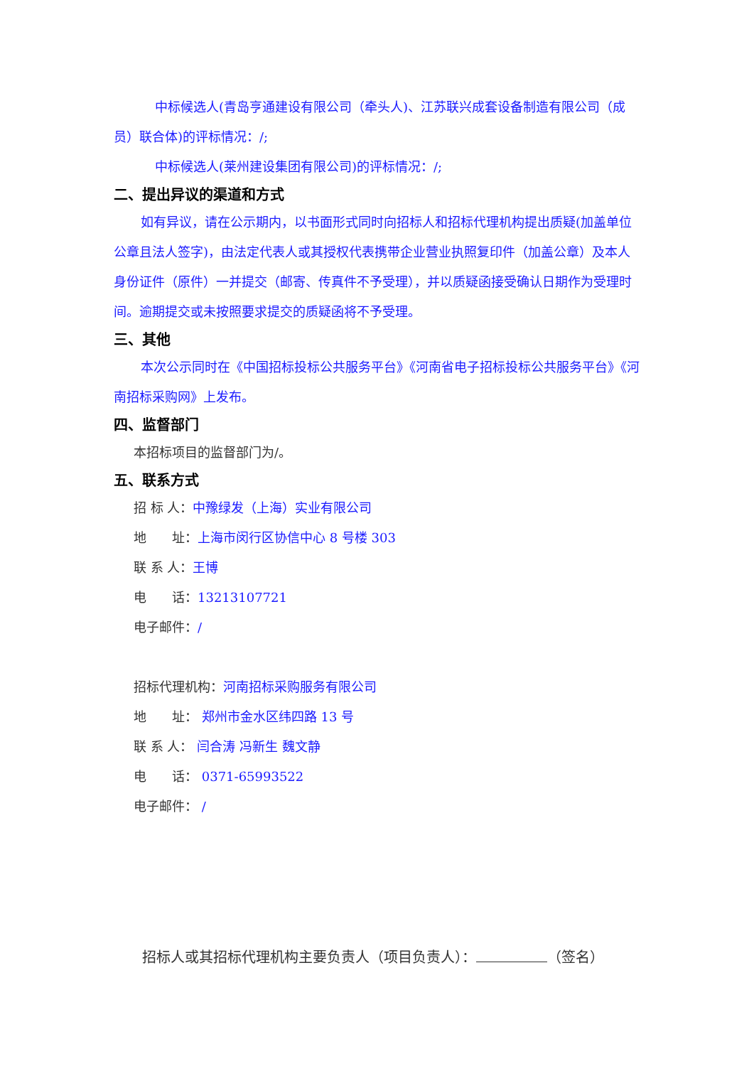中标候选人(青岛亨通建设有限公司（牵头人)、江苏联兴成套设备制造有限公司（成员）联合体)的评标情况：/;
中标候选人(莱州建设集团有限公司)的评标情况：/;
二、提出异议的渠道和方式
如有异议，请在公示期内，以书面形式同时向招标人和招标代理机构提出质疑(加盖单位公章且法人签字)，由法定代表人或其授权代表携带企业营业执照复印件（加盖公章）及本人身份证件（原件）一并提交（邮寄、传真件不予受理），并以质疑函接受确认日期作为受理时间。逾期提交或未按照要求提交的质疑函将不予受理。
三、其他
本次公示同时在《中国招标投标公共服务平台》《河南省电子招标投标公共服务平台》《河南招标采购网》上发布。
四、监督部门
本招标项目的监督部门为/。
五、联系方式
招 标 人：中豫绿发（上海）实业有限公司
地　　址：上海市闵行区协信中心 8 号楼 303
联 系 人：王博
电　　话：13213107721
电子邮件：/
招标代理机构：河南招标采购服务有限公司
地　　址： 郑州市金水区纬四路 13 号
联 系 人： 闫合涛 冯新生 魏文静
电　　话： 0371-65993522
电子邮件： /
招标人或其招标代理机构主要负责人（项目负责人）： （签名）